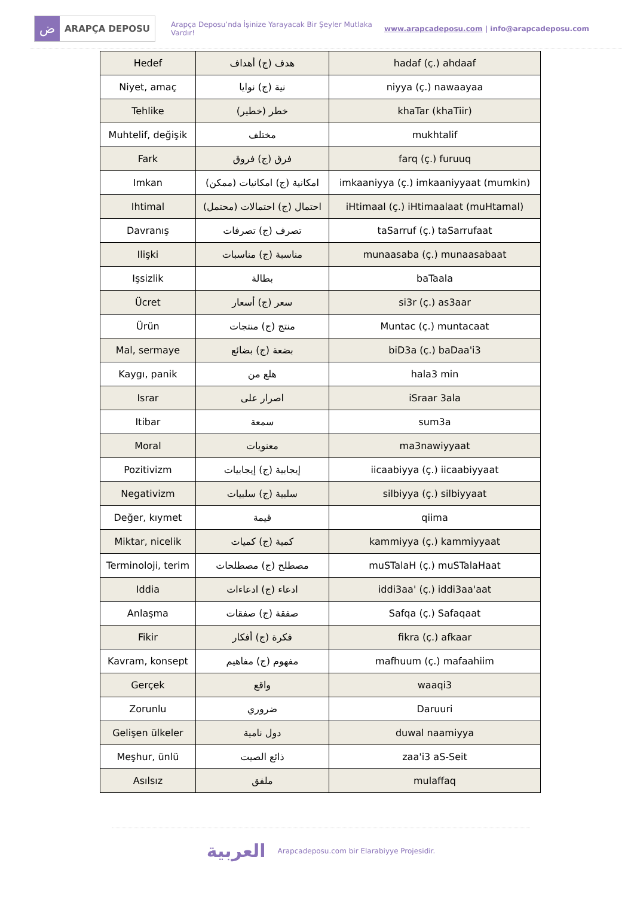ض
ARAPÇA DEPOSU
Arapça Deposu’nda İşinize Yarayacak Bir Şeyler Mutlaka Vardır!
www.arapcadeposu.com | info@arapcadeposu.com
| Hedef | هدف (ج) أهداف | hadaf (ç.) ahdaaf |
| Niyet, amaç | نية (ج) نوايا | niyya (ç.) nawaayaa |
| Tehlike | خطر (خطير) | khaTar (khaTiir) |
| Muhtelif, değişik | مختلف | mukhtalif |
| Fark | فرق (ج) فروق | farq (ç.) furuuq |
| Imkan | امكانية (ج) امكانيات (ممكن) | imkaaniyya (ç.) imkaaniyyaat (mumkin) |
| Ihtimal | احتمال (ج) احتمالات (محتمل) | iHtimaal (ç.) iHtimaalaat (muHtamal) |
| Davranış | تصرف (ج) تصرفات | taSarruf (ç.) taSarrufaat |
| Ilişki | مناسبة (ج) مناسبات | munaasaba (ç.) munaasabaat |
| Işsizlik | بطالة | baTaala |
| Ücret | سعر (ج) أسعار | si3r (ç.) as3aar |
| Ürün | منتج (ج) منتجات | Muntac (ç.) muntacaat |
| Mal, sermaye | بضعة (ج) بضائع | biD3a (ç.) baDaa'i3 |
| Kaygı, panik | هلع من | hala3 min |
| Israr | اصرار على | iSraar 3ala |
| Itibar | سمعة | sum3a |
| Moral | معنويات | ma3nawiyyaat |
| Pozitivizm | إيجابية (ج) إيجابيات | iicaabiyya (ç.) iicaabiyyaat |
| Negativizm | سلبية (ج) سلبيات | silbiyya (ç.) silbiyyaat |
| Değer, kıymet | قيمة | qiima |
| Miktar, nicelik | كمية (ج) كميات | kammiyya (ç.) kammiyyaat |
| Terminoloji, terim | مصطلح (ج) مصطلحات | muSTalaH (ç.) muSTalaHaat |
| Iddia | ادعاء (ج) ادعاءات | iddi3aa' (ç.) iddi3aa'aat |
| Anlaşma | صفقة (ج) صفقات | Safqa (ç.) Safaqaat |
| Fikir | فكرة (ج) أفكار | fikra (ç.) afkaar |
| Kavram, konsept | مفهوم (ج) مفاهيم | mafhuum (ç.) mafaahiim |
| Gerçek | واقع | waaqi3 |
| Zorunlu | ضروري | Daruuri |
| Gelişen ülkeler | دول نامية | duwal naamiyya |
| Meşhur, ünlü | ذائع الصيت | zaa'i3 aS-Seit |
| Asılsız | ملفق | mulaffaq |
العربية
Arapcadeposu.com bir Elarabiyye Projesidir.